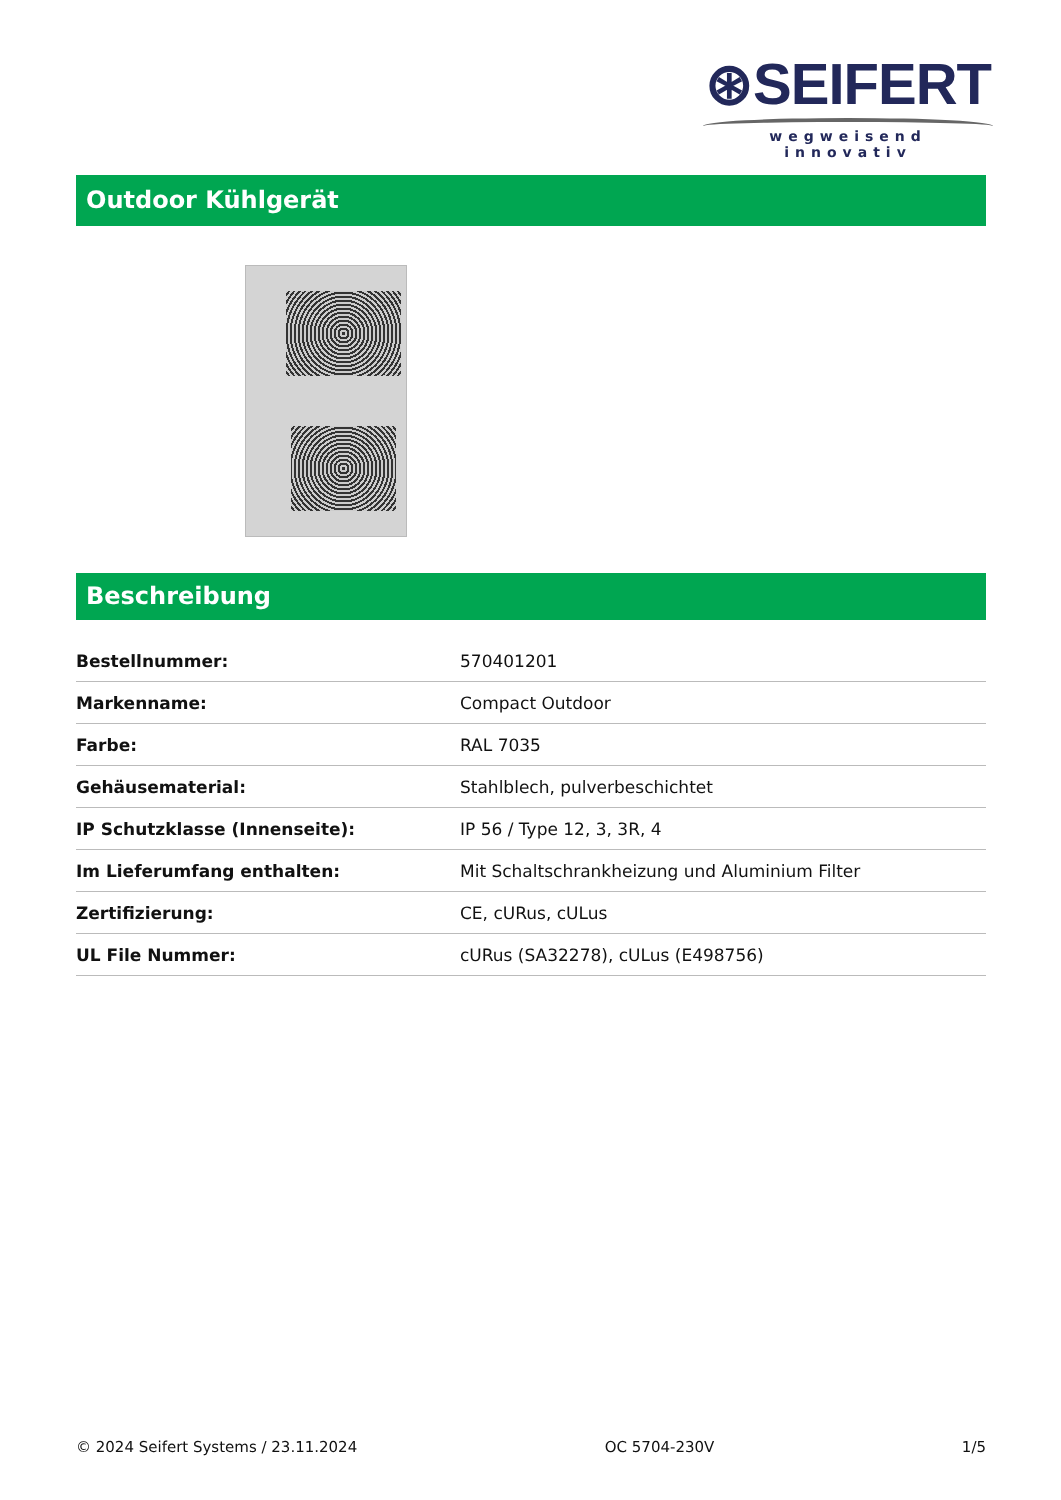⊛SEIFERT
wegweisend innovativ
Outdoor Kühlgerät
Beschreibung
| Bestellnummer: | 570401201 |
| Markenname: | Compact Outdoor |
| Farbe: | RAL 7035 |
| Gehäusematerial: | Stahlblech, pulverbeschichtet |
| IP Schutzklasse (Innenseite): | IP 56 / Type 12, 3, 3R, 4 |
| Im Lieferumfang enthalten: | Mit Schaltschrankheizung und Aluminium Filter |
| Zertifizierung: | CE, cURus, cULus |
| UL File Nummer: | cURus (SA32278), cULus (E498756) |
© 2024 Seifert Systems / 23.11.2024 OC 5704-230V 1/5